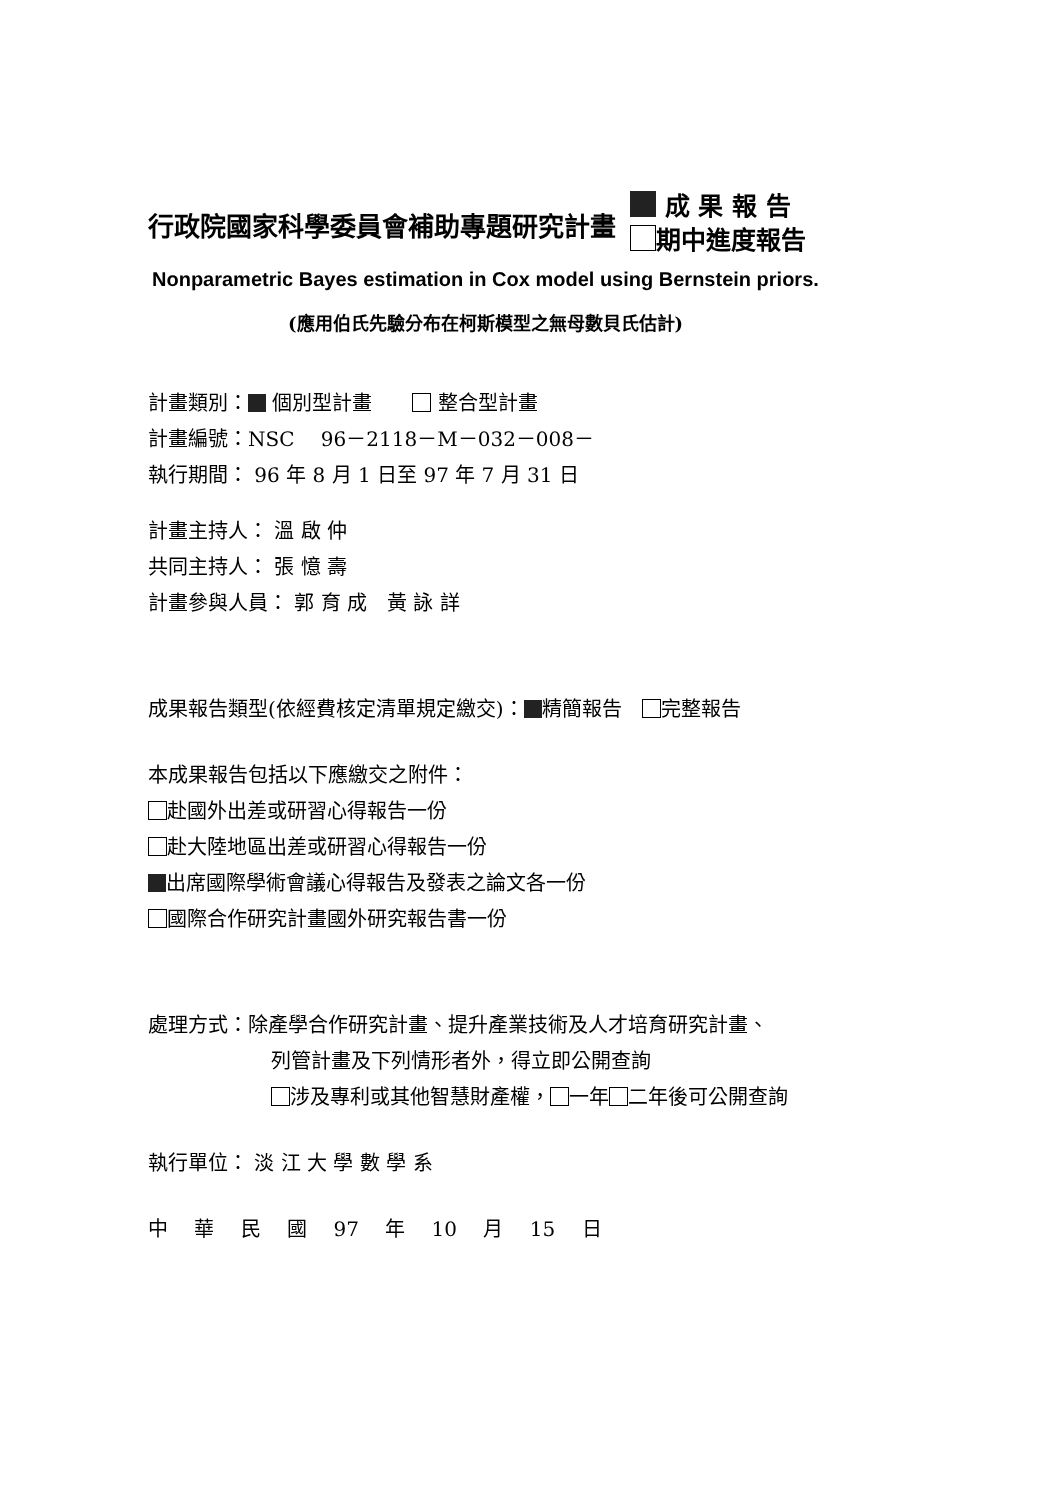行政院國家科學委員會補助專題研究計畫
成 果 報 告
期中進度報告
Nonparametric Bayes estimation in Cox model using Bernstein priors.
(應用伯氏先驗分布在柯斯模型之無母數貝氏估計)
計畫類別： 個別型計畫　　 整合型計畫
計畫編號：NSC　 96－2118－M－032－008－
執行期間： 96 年 8 月 1 日至 97 年 7 月 31 日
計畫主持人： 溫 啟 仲
共同主持人： 張 憶 壽
計畫參與人員： 郭 育 成　黃 詠 詳
成果報告類型(依經費核定清單規定繳交)： 精簡報告　 完整報告
本成果報告包括以下應繳交之附件：
赴國外出差或研習心得報告一份
赴大陸地區出差或研習心得報告一份
出席國際學術會議心得報告及發表之論文各一份
國際合作研究計畫國外研究報告書一份
處理方式：除產學合作研究計畫、提升產業技術及人才培育研究計畫、
列管計畫及下列情形者外，得立即公開查詢
涉及專利或其他智慧財產權， 一年 二年後可公開查詢
執行單位： 淡 江 大 學 數 學 系
中 華 民 國 97 年 10 月 15 日